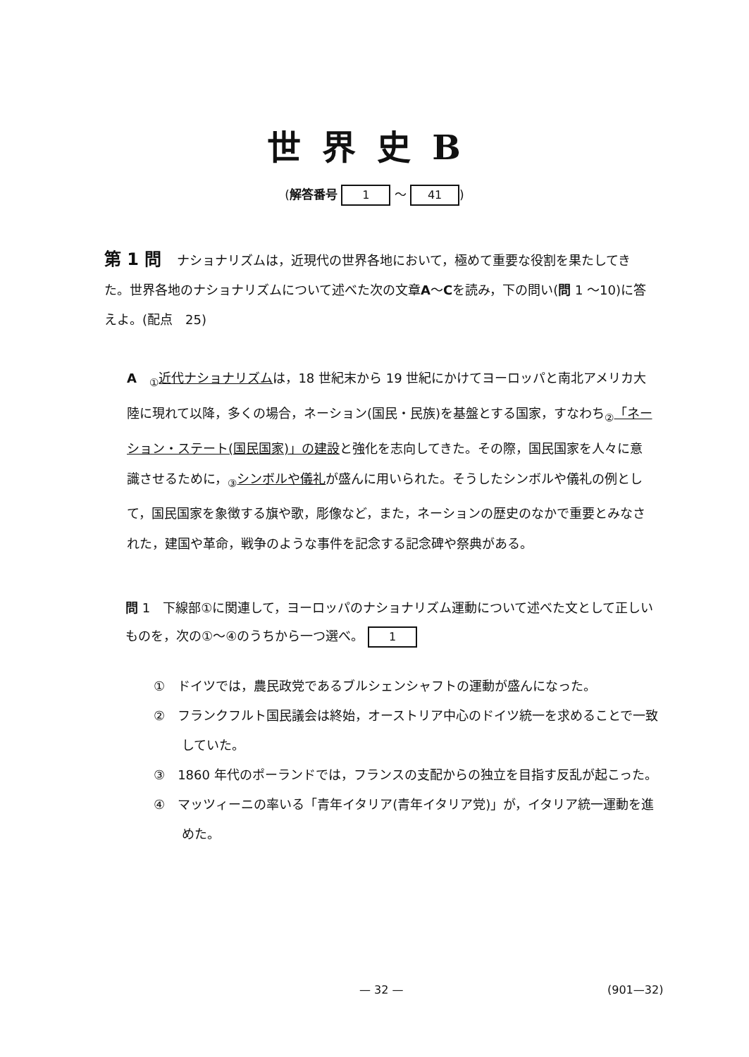世界史B
(解答番号 1 ～ 41)
第 1 問 ナショナリズムは，近現代の世界各地において，極めて重要な役割を果たしてきた。世界各地のナショナリズムについて述べた次の文章A ～C を読み，下の問い(問 1 ～10)に答えよ。(配点　25)
A　<sub>①</sub>近代ナショナリズムは，18 世紀末から 19 世紀にかけてヨーロッパと南北アメリカ大陸に現れて以降，多くの場合，ネーション(国民・民族)を基盤とする国家，すなわち<sub>②</sub>「ネーション・ステート(国民国家)」の建設と強化を志向してきた。その際，国民国家を人々に意識させるために，<sub>③</sub>シンボルや儀礼が盛んに用いられた。そうしたシンボルや儀礼の例として，国民国家を象徴する旗や歌，彫像など，また，ネーションの歴史のなかで重要とみなされた，建国や革命，戦争のような事件を記念する記念碑や祭典がある。
問 1　下線部①に関連して，ヨーロッパのナショナリズム運動について述べた文として正しいものを，次の①～④のうちから一つ選べ。 1
①　ドイツでは，農民政党であるブルシェンシャフトの運動が盛んになった。
②　フランクフルト国民議会は終始，オーストリア中心のドイツ統一を求めることで一致していた。
③　1860 年代のポーランドでは，フランスの支配からの独立を目指す反乱が起こった。
④　マッツィーニの率いる「青年イタリア(青年イタリア党)」が，イタリア統一運動を進めた。
— 32 — (901—32)